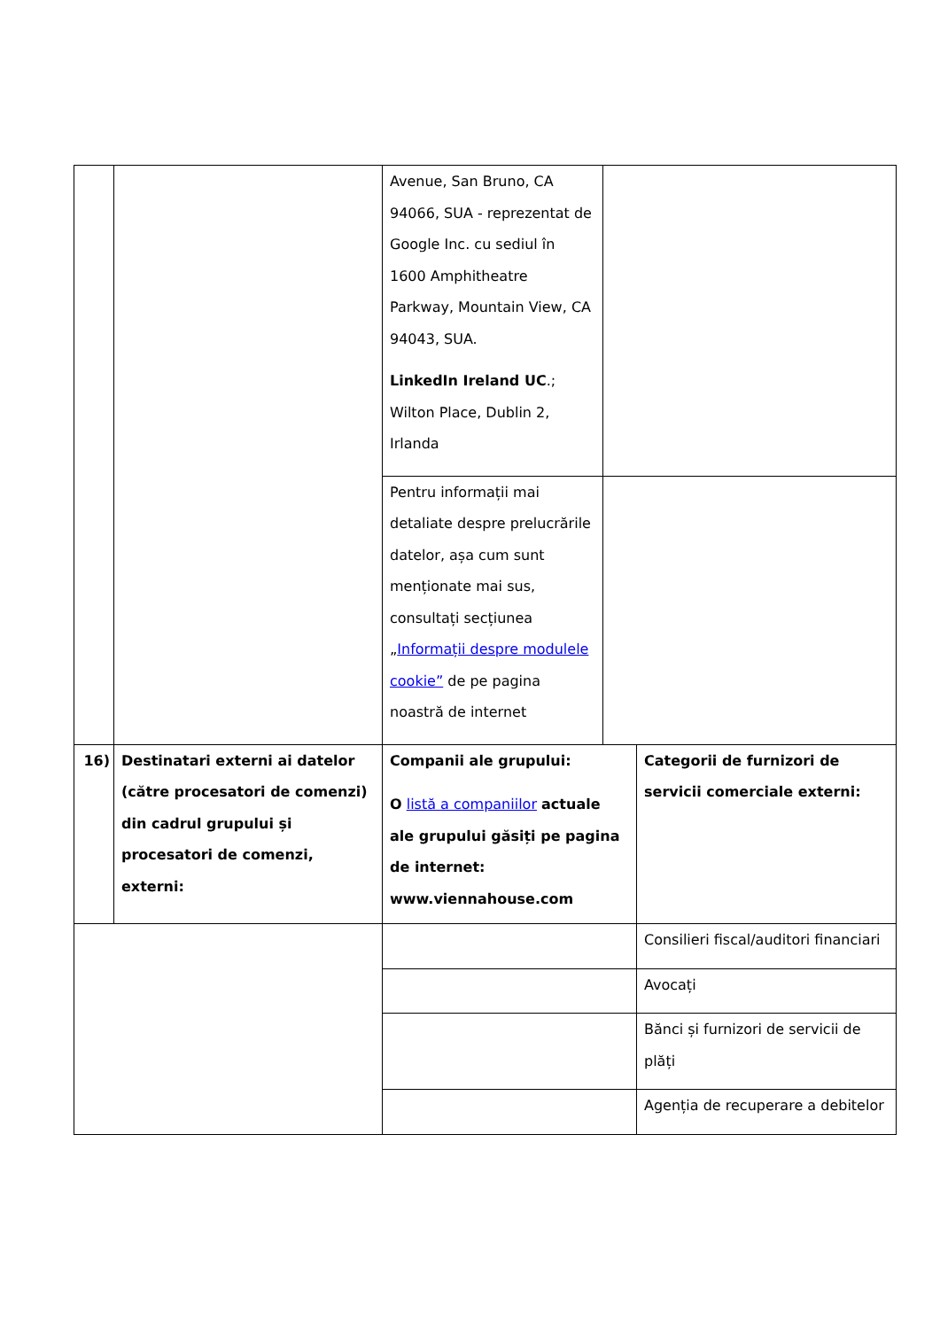| | | Avenue, San Bruno, CA 94066, SUA - reprezentat de Google Inc. cu sediul în 1600 Amphitheatre Parkway, Mountain View, CA 94043, SUA. LinkedIn Ireland UC .; Wilton Place, Dublin 2, Irlanda | | |
| | | Pentru informații mai detaliate despre prelucrările datelor, așa cum sunt menționate mai sus, consultați secțiunea „ Informații despre modulele cookie” de pe pagina noastră de internet | | |
| 16) | Destinatari externi ai datelor (către procesatori de comenzi) din cadrul grupului și procesatori de comenzi, externi: | Companii ale grupului: O listă a companiilor actuale ale grupului găsiți pe pagina de internet: www.viennahouse.com | | Categorii de furnizori de servicii comerciale externi: |
| | | | | Consilieri fiscal/auditori financiari |
| | | | | Avocați |
| | | | | Bănci și furnizori de servicii de plăți |
| | | | | Agenția de recuperare a debitelor |